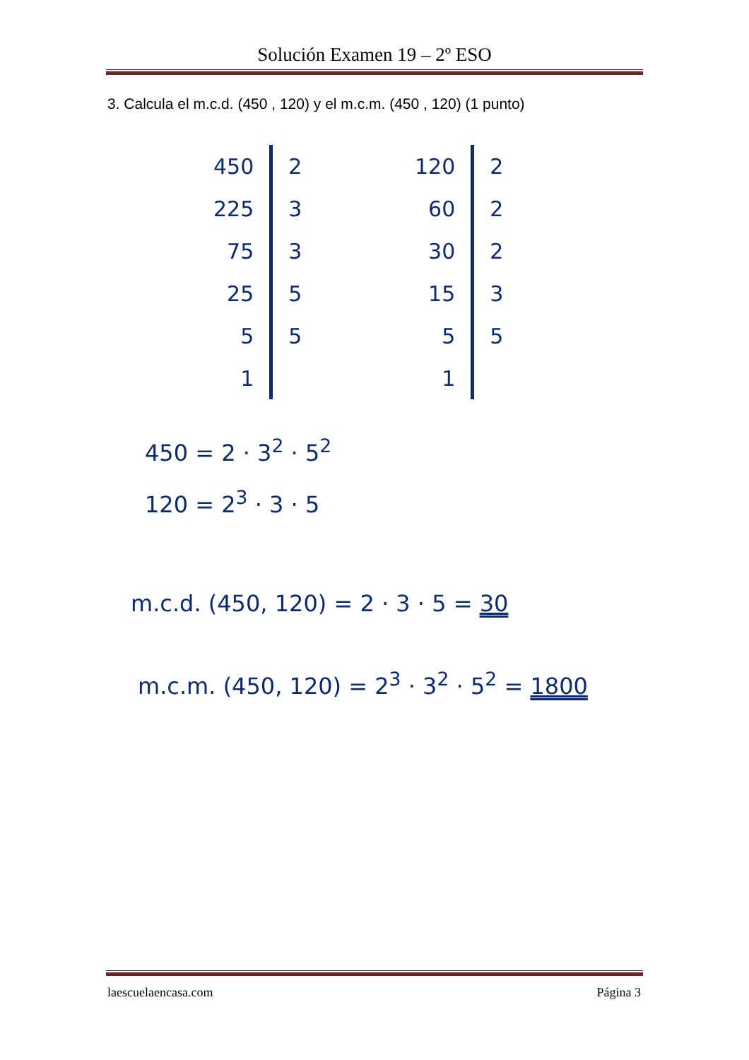Solución Examen 19 – 2º ESO
3. Calcula el m.c.d. (450 , 120) y el m.c.m. (450 , 120) (1 punto)
| 450 | 2 |
| 225 | 3 |
| 75 | 3 |
| 25 | 5 |
| 5 | 5 |
| 1 | |
| 120 | 2 |
| 60 | 2 |
| 30 | 2 |
| 15 | 3 |
| 5 | 5 |
| 1 | |
450 = 2 · 3<sup>2</sup> · 5<sup>2</sup>
120 = 2<sup>3</sup> · 3 · 5
m.c.d. (450, 120) = 2 · 3 · 5 = 30
m.c.m. (450, 120) = 2<sup>3</sup> · 3<sup>2</sup> · 5<sup>2</sup> = 1800
laescuelaencasa.com Página 3